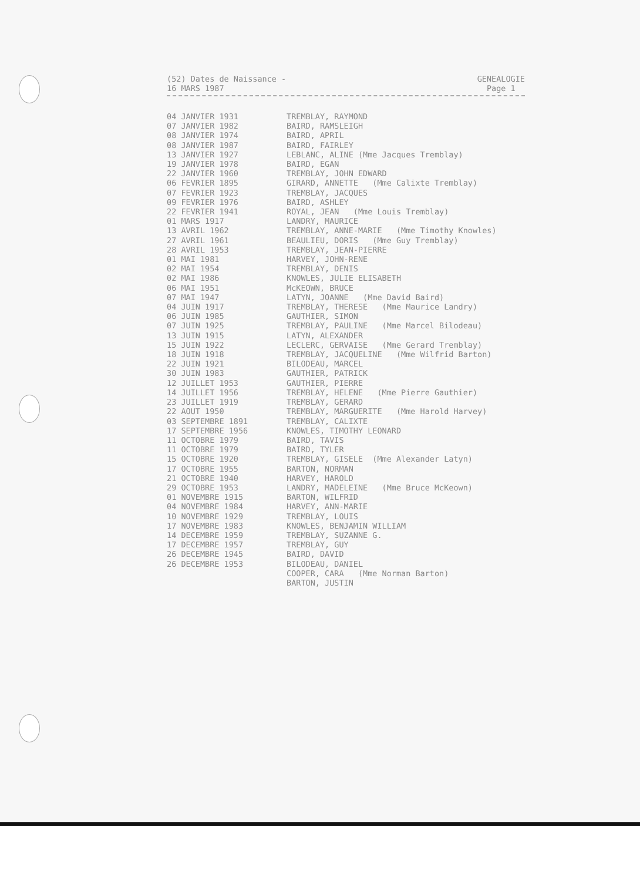(52) Dates de Naissance -
16 MARS 1987
GENEALOGIE
Page 1
| 04 JANVIER 1931 | TREMBLAY, RAYMOND |
| 07 JANVIER 1982 | BAIRD, RAMSLEIGH |
| 08 JANVIER 1974 | BAIRD, APRIL |
| 08 JANVIER 1987 | BAIRD, FAIRLEY |
| 13 JANVIER 1927 | LEBLANC, ALINE (Mme Jacques Tremblay) |
| 19 JANVIER 1978 | BAIRD, EGAN |
| 22 JANVIER 1960 | TREMBLAY, JOHN EDWARD |
| 06 FEVRIER 1895 | GIRARD, ANNETTE (Mme Calixte Tremblay) |
| 07 FEVRIER 1923 | TREMBLAY, JACQUES |
| 09 FEVRIER 1976 | BAIRD, ASHLEY |
| 22 FEVRIER 1941 | ROYAL, JEAN (Mme Louis Tremblay) |
| 01 MARS 1917 | LANDRY, MAURICE |
| 13 AVRIL 1962 | TREMBLAY, ANNE-MARIE (Mme Timothy Knowles) |
| 27 AVRIL 1961 | BEAULIEU, DORIS (Mme Guy Tremblay) |
| 28 AVRIL 1953 | TREMBLAY, JEAN-PIERRE |
| 01 MAI 1981 | HARVEY, JOHN-RENE |
| 02 MAI 1954 | TREMBLAY, DENIS |
| 02 MAI 1986 | KNOWLES, JULIE ELISABETH |
| 06 MAI 1951 | McKEOWN, BRUCE |
| 07 MAI 1947 | LATYN, JOANNE (Mme David Baird) |
| 04 JUIN 1917 | TREMBLAY, THERESE (Mme Maurice Landry) |
| 06 JUIN 1985 | GAUTHIER, SIMON |
| 07 JUIN 1925 | TREMBLAY, PAULINE (Mme Marcel Bilodeau) |
| 13 JUIN 1915 | LATYN, ALEXANDER |
| 15 JUIN 1922 | LECLERC, GERVAISE (Mme Gerard Tremblay) |
| 18 JUIN 1918 | TREMBLAY, JACQUELINE (Mme Wilfrid Barton) |
| 22 JUIN 1921 | BILODEAU, MARCEL |
| 30 JUIN 1983 | GAUTHIER, PATRICK |
| 12 JUILLET 1953 | GAUTHIER, PIERRE |
| 14 JUILLET 1956 | TREMBLAY, HELENE (Mme Pierre Gauthier) |
| 23 JUILLET 1919 | TREMBLAY, GERARD |
| 22 AOUT 1950 | TREMBLAY, MARGUERITE (Mme Harold Harvey) |
| 03 SEPTEMBRE 1891 | TREMBLAY, CALIXTE |
| 17 SEPTEMBRE 1956 | KNOWLES, TIMOTHY LEONARD |
| 11 OCTOBRE 1979 | BAIRD, TAVIS |
| 11 OCTOBRE 1979 | BAIRD, TYLER |
| 15 OCTOBRE 1920 | TREMBLAY, GISELE (Mme Alexander Latyn) |
| 17 OCTOBRE 1955 | BARTON, NORMAN |
| 21 OCTOBRE 1940 | HARVEY, HAROLD |
| 29 OCTOBRE 1953 | LANDRY, MADELEINE (Mme Bruce McKeown) |
| 01 NOVEMBRE 1915 | BARTON, WILFRID |
| 04 NOVEMBRE 1984 | HARVEY, ANN-MARIE |
| 10 NOVEMBRE 1929 | TREMBLAY, LOUIS |
| 17 NOVEMBRE 1983 | KNOWLES, BENJAMIN WILLIAM |
| 14 DECEMBRE 1959 | TREMBLAY, SUZANNE G. |
| 17 DECEMBRE 1957 | TREMBLAY, GUY |
| 26 DECEMBRE 1945 | BAIRD, DAVID |
| 26 DECEMBRE 1953 | BILODEAU, DANIEL |
| | COOPER, CARA (Mme Norman Barton) |
| | BARTON, JUSTIN |